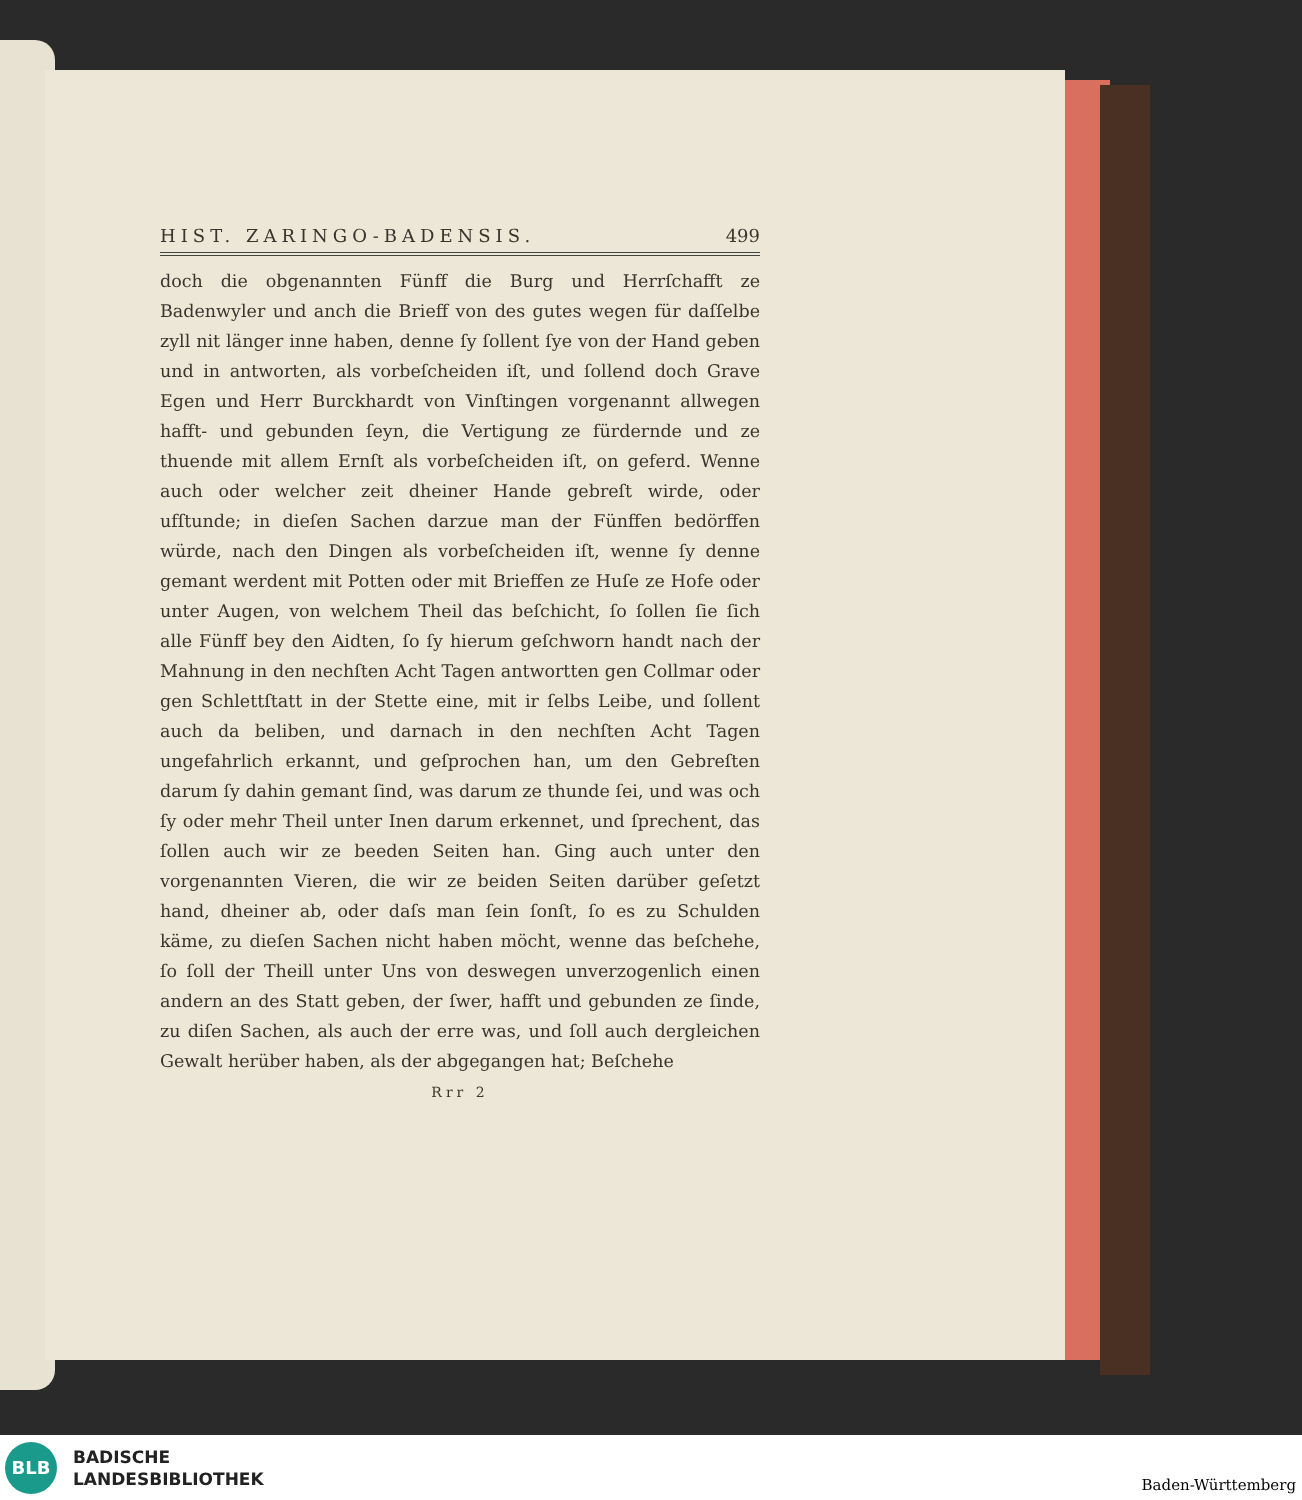HIST. ZARINGO-BADENSIS. 499
doch die obgenannten Fünff die Burg und Herrſchafft ze Badenwyler und anch die Brieff von des gutes wegen für daſſelbe zyll nit länger inne haben, denne ſy ſollent ſye von der Hand geben und in antworten, als vorbeſcheiden iſt, und ſollend doch Grave Egen und Herr Burckhardt von Vinſtingen vorgenannt allwegen hafft- und gebunden ſeyn, die Vertigung ze fürdernde und ze thuende mit allem Ernſt als vorbeſcheiden iſt, on geferd. Wenne auch oder welcher zeit dheiner Hande gebreſt wirde, oder ufſtunde; in dieſen Sachen darzue man der Fünffen bedörffen würde, nach den Dingen als vorbeſcheiden iſt, wenne ſy denne gemant werdent mit Potten oder mit Brieffen ze Huſe ze Hofe oder unter Augen, von welchem Theil das beſchicht, ſo ſollen ſie ſich alle Fünff bey den Aidten, ſo ſy hierum geſchworn handt nach der Mahnung in den nechſten Acht Tagen antwortten gen Collmar oder gen Schlettſtatt in der Stette eine, mit ir ſelbs Leibe, und ſollent auch da beliben, und darnach in den nechſten Acht Tagen ungefahrlich erkannt, und geſprochen han, um den Gebreſten darum ſy dahin gemant ſind, was darum ze thunde ſei, und was och ſy oder mehr Theil unter Inen darum erkennet, und ſprechent, das ſollen auch wir ze beeden Seiten han. Ging auch unter den vorgenannten Vieren, die wir ze beiden Seiten darüber geſetzt hand, dheiner ab, oder daſs man ſein ſonſt, ſo es zu Schulden käme, zu dieſen Sachen nicht haben möcht, wenne das beſchehe, ſo ſoll der Theill unter Uns von deswegen unverzogenlich einen andern an des Statt geben, der ſwer, hafft und gebunden ze ſinde, zu diſen Sachen, als auch der erre was, und ſoll auch dergleichen Gewalt herüber haben, als der abgegangen hat; Beſchehe
Rrr 2
BLB
BADISCHE
LANDESBIBLIOTHEK
Baden-Württemberg